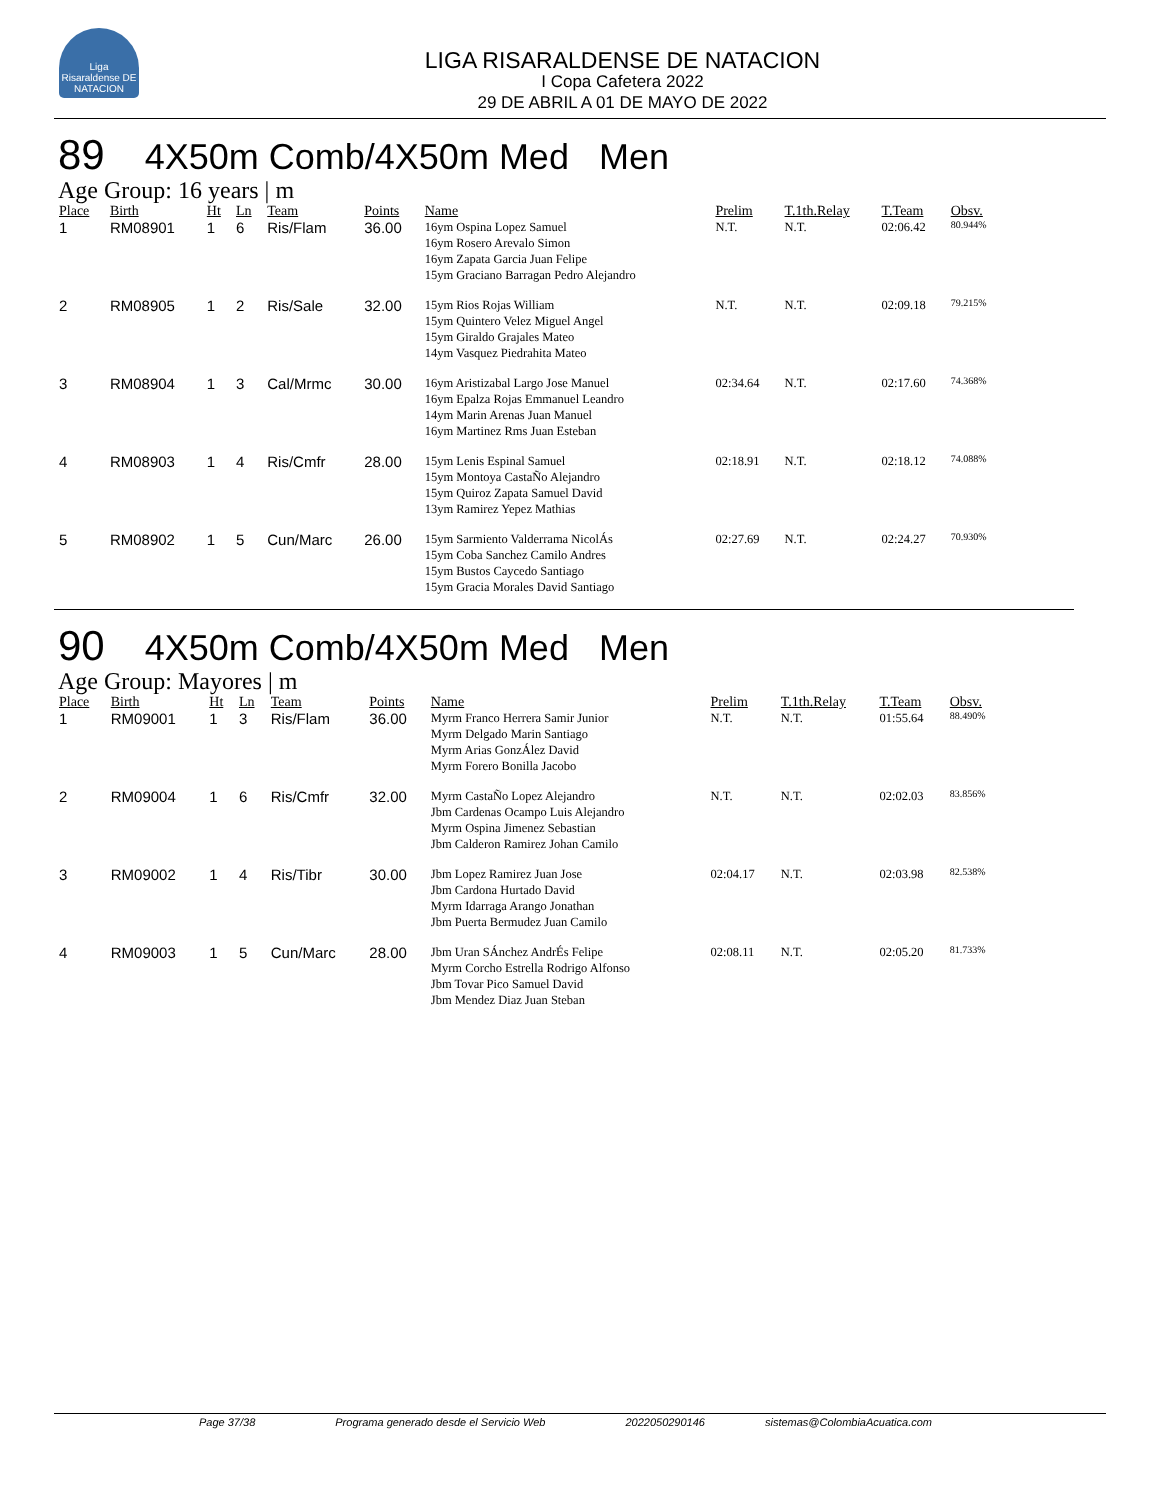Liga Risaraldense DE NATACION
LIGA RISARALDENSE DE NATACION
I Copa Cafetera 2022
29 DE ABRIL A 01 DE MAYO DE 2022
89 4X50m Comb/4X50m Med Men
Age Group: 16 years | m
| Place | Birth | Ht | Ln | Team | Points | Name | Prelim | T.1th.Relay | T.Team | Obsv. |
| --- | --- | --- | --- | --- | --- | --- | --- | --- | --- | --- |
| 1 | RM08901 | 1 | 6 | Ris/Flam | 36.00 | 16ym Ospina Lopez Samuel 16ym Rosero Arevalo Simon 16ym Zapata Garcia Juan Felipe 15ym Graciano Barragan Pedro Alejandro | N.T. | N.T. | 02:06.42 | 80.944% |
| 2 | RM08905 | 1 | 2 | Ris/Sale | 32.00 | 15ym Rios Rojas William 15ym Quintero Velez Miguel Angel 15ym Giraldo Grajales Mateo 14ym Vasquez Piedrahita Mateo | N.T. | N.T. | 02:09.18 | 79.215% |
| 3 | RM08904 | 1 | 3 | Cal/Mrmc | 30.00 | 16ym Aristizabal Largo Jose Manuel 16ym Epalza Rojas Emmanuel Leandro 14ym Marin Arenas Juan Manuel 16ym Martinez Rms Juan Esteban | 02:34.64 | N.T. | 02:17.60 | 74.368% |
| 4 | RM08903 | 1 | 4 | Ris/Cmfr | 28.00 | 15ym Lenis Espinal Samuel 15ym Montoya CastaÑo Alejandro 15ym Quiroz Zapata Samuel David 13ym Ramirez Yepez Mathias | 02:18.91 | N.T. | 02:18.12 | 74.088% |
| 5 | RM08902 | 1 | 5 | Cun/Marc | 26.00 | 15ym Sarmiento Valderrama NicolÁs 15ym Coba Sanchez Camilo Andres 15ym Bustos Caycedo Santiago 15ym Gracia Morales David Santiago | 02:27.69 | N.T. | 02:24.27 | 70.930% |
90 4X50m Comb/4X50m Med Men
Age Group: Mayores | m
| Place | Birth | Ht | Ln | Team | Points | Name | Prelim | T.1th.Relay | T.Team | Obsv. |
| --- | --- | --- | --- | --- | --- | --- | --- | --- | --- | --- |
| 1 | RM09001 | 1 | 3 | Ris/Flam | 36.00 | Myrm Franco Herrera Samir Junior Myrm Delgado Marin Santiago Myrm Arias GonzÁlez David Myrm Forero Bonilla Jacobo | N.T. | N.T. | 01:55.64 | 88.490% |
| 2 | RM09004 | 1 | 6 | Ris/Cmfr | 32.00 | Myrm CastaÑo Lopez Alejandro Jbm Cardenas Ocampo Luis Alejandro Myrm Ospina Jimenez Sebastian Jbm Calderon Ramirez Johan Camilo | N.T. | N.T. | 02:02.03 | 83.856% |
| 3 | RM09002 | 1 | 4 | Ris/Tibr | 30.00 | Jbm Lopez Ramirez Juan Jose Jbm Cardona Hurtado David Myrm Idarraga Arango Jonathan Jbm Puerta Bermudez Juan Camilo | 02:04.17 | N.T. | 02:03.98 | 82.538% |
| 4 | RM09003 | 1 | 5 | Cun/Marc | 28.00 | Jbm Uran SÁnchez AndrÉs Felipe Myrm Corcho Estrella Rodrigo Alfonso Jbm Tovar Pico Samuel David Jbm Mendez Diaz Juan Steban | 02:08.11 | N.T. | 02:05.20 | 81.733% |
Page 37/38 Programa generado desde el Servicio Web 2022050290146 sistemas@ColombiaAcuatica.com